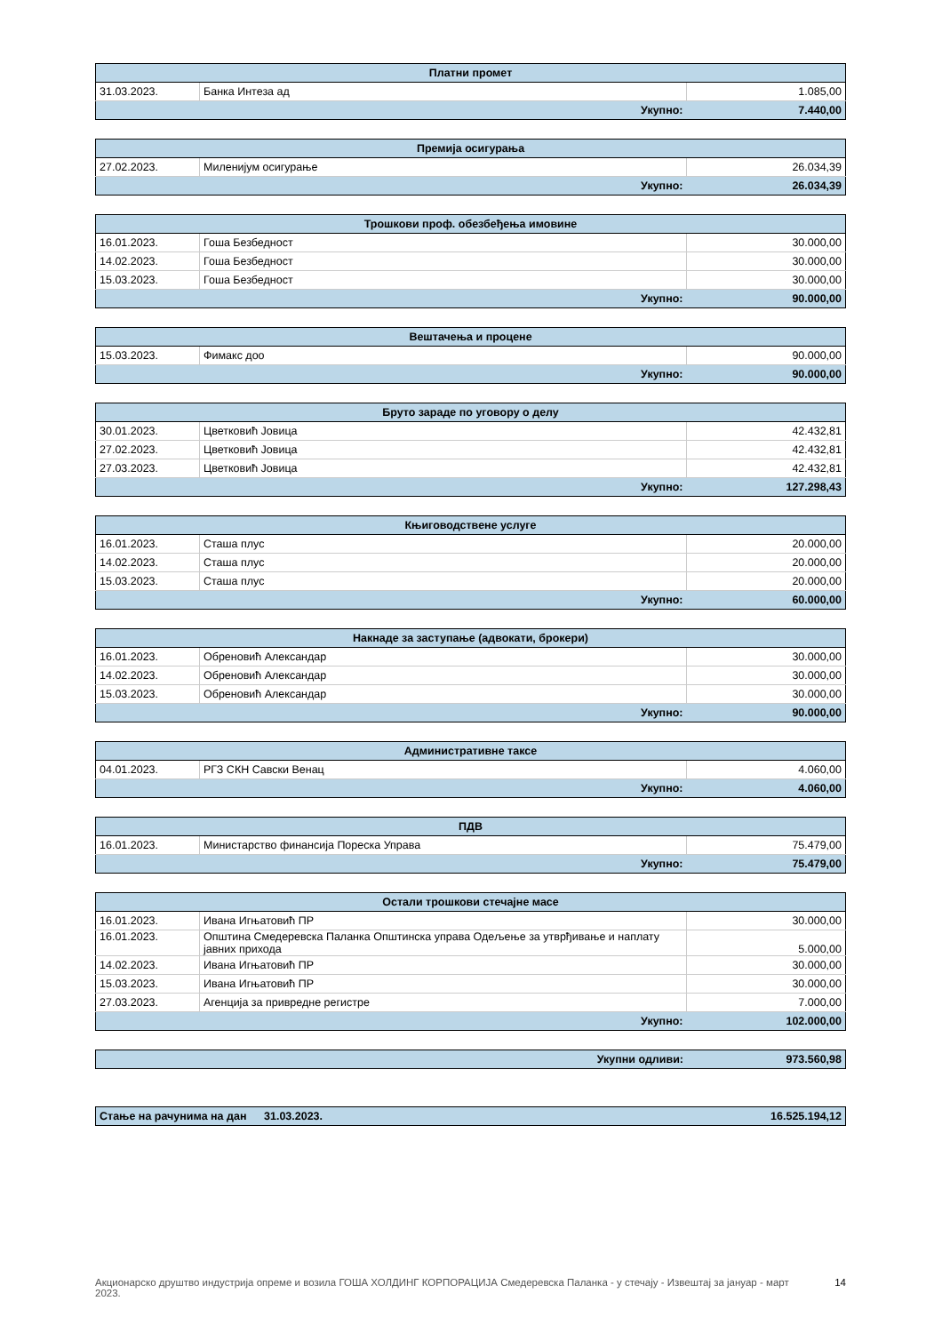| Платни промет | | |
| --- | --- | --- |
| 31.03.2023. | Банка Интеза ад | 1.085,00 |
| Укупно: | | 7.440,00 |
| Премија осигурања | | |
| --- | --- | --- |
| 27.02.2023. | Миленијум осигурање | 26.034,39 |
| Укупно: | | 26.034,39 |
| Трошкови проф. обезбеђења имовине | | |
| --- | --- | --- |
| 16.01.2023. | Гоша Безбедност | 30.000,00 |
| 14.02.2023. | Гоша Безбедност | 30.000,00 |
| 15.03.2023. | Гоша Безбедност | 30.000,00 |
| Укупно: | | 90.000,00 |
| Вештачења и процене | | |
| --- | --- | --- |
| 15.03.2023. | Фимакс доо | 90.000,00 |
| Укупно: | | 90.000,00 |
| Бруто зараде по уговору о делу | | |
| --- | --- | --- |
| 30.01.2023. | Цветковић Јовица | 42.432,81 |
| 27.02.2023. | Цветковић Јовица | 42.432,81 |
| 27.03.2023. | Цветковић Јовица | 42.432,81 |
| Укупно: | | 127.298,43 |
| Књиговодствене услуге | | |
| --- | --- | --- |
| 16.01.2023. | Сташа плус | 20.000,00 |
| 14.02.2023. | Сташа плус | 20.000,00 |
| 15.03.2023. | Сташа плус | 20.000,00 |
| Укупно: | | 60.000,00 |
| Накнаде за заступање (адвокати, брокери) | | |
| --- | --- | --- |
| 16.01.2023. | Обреновић Александар | 30.000,00 |
| 14.02.2023. | Обреновић Александар | 30.000,00 |
| 15.03.2023. | Обреновић Александар | 30.000,00 |
| Укупно: | | 90.000,00 |
| Административне таксе | | |
| --- | --- | --- |
| 04.01.2023. | РГЗ СКН Савски Венац | 4.060,00 |
| Укупно: | | 4.060,00 |
| ПДВ | | |
| --- | --- | --- |
| 16.01.2023. | Министарство финансија Пореска Управа | 75.479,00 |
| Укупно: | | 75.479,00 |
| Остали трошкови стечајне масе | | |
| --- | --- | --- |
| 16.01.2023. | Ивана Игњатовић ПР | 30.000,00 |
| 16.01.2023. | Општина Смедеревска Паланка Општинска управа Одељење за утврђивање и наплату јавних прихода | 5.000,00 |
| 14.02.2023. | Ивана Игњатовић ПР | 30.000,00 |
| 15.03.2023. | Ивана Игњатовић ПР | 30.000,00 |
| 27.03.2023. | Агенција за привредне регистре | 7.000,00 |
| Укупно: | | 102.000,00 |
| Укупни одливи: | 973.560,98 |
| Стање на рачунима на дан | 31.03.2023. | 16.525.194,12 |
Акционарско друштво индустрија опреме и возила ГОША ХОЛДИНГ КОРПОРАЦИЈА Смедеревска Паланка - у стечају - Извештај за јануар - март 2023.
14